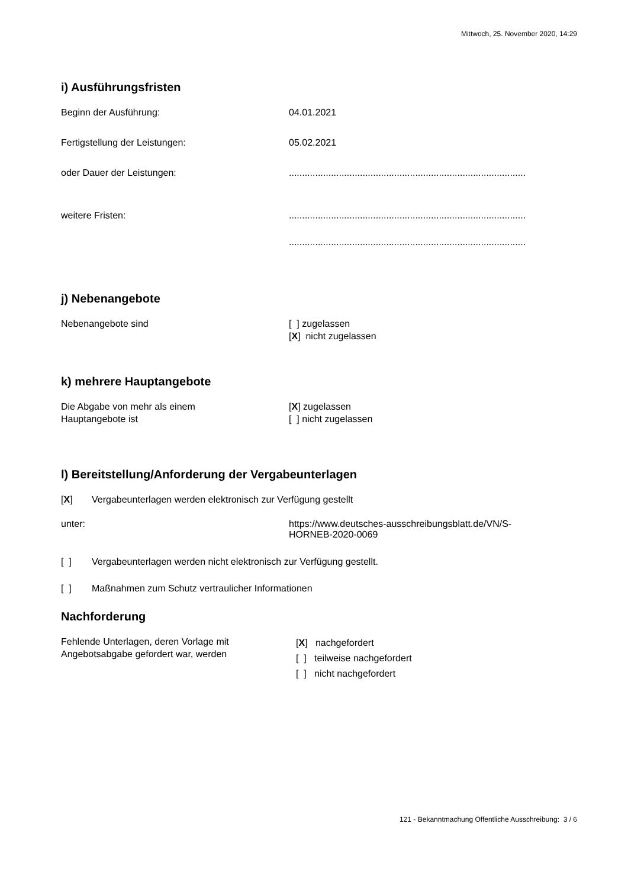Mittwoch, 25. November 2020, 14:29
i) Ausführungsfristen
Beginn der Ausführung: 04.01.2021
Fertigstellung der Leistungen: 05.02.2021
oder Dauer der Leistungen: ..........................................................................................
weitere Fristen: ..........................................................................................
..........................................................................................
j) Nebenangebote
Nebenangebote sind [ ] zugelassen
[X] nicht zugelassen
k) mehrere Hauptangebote
Die Abgabe von mehr als einem
Hauptangebote ist
[X] zugelassen
[ ] nicht zugelassen
l) Bereitstellung/Anforderung der Vergabeunterlagen
[X] Vergabeunterlagen werden elektronisch zur Verfügung gestellt
unter: https://www.deutsches-ausschreibungsblatt.de/VN/S-
HORNEB-2020-0069
[ ] Vergabeunterlagen werden nicht elektronisch zur Verfügung gestellt.
[ ] Maßnahmen zum Schutz vertraulicher Informationen
Nachforderung
Fehlende Unterlagen, deren Vorlage mit
Angebotsabgabe gefordert war, werden
[X] nachgefordert
[ ] teilweise nachgefordert
[ ] nicht nachgefordert
121 - Bekanntmachung Öffentliche Ausschreibung: 3 / 6